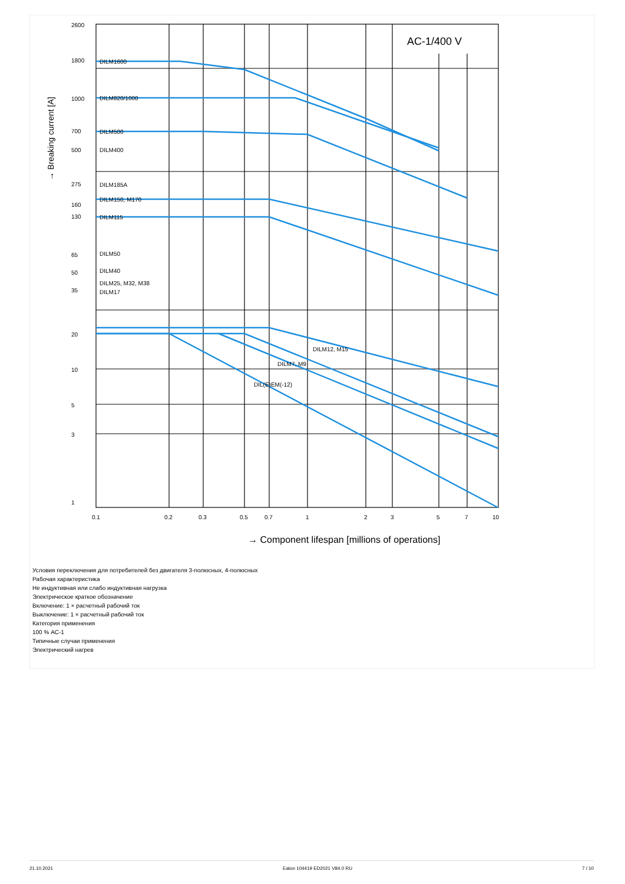2600
1800
1000
700
500
275
160
130
65
50
35
20
10
5
3
1
DILM1600
DILM820/1000
DILM500
DILM400
DILM185A
DILM150, M170
DILM115
DILM50
DILM40
DILM25, M32, M38
DILM17
DILM12, M15
DILM7, M9
DIL(E)EM(-12)
0.1
0.2
0.3
0.5
0.7
1
2
3
5
7
10
AC-1/400 V
→ Component lifespan [millions of operations]
→ Breaking current [A]
Условия переключения для потребителей без двигателя 3-полюсных, 4-полюсных
Рабочая характеристика
Не индуктивная или слабо индуктивная нагрузка
Электрическое краткое обозначение
Включение: 1 × расчетный рабочий ток
Выключение: 1 × расчетный рабочий ток
Категория применения
100 % AC-1
Типичные случаи применения
Электрический нагрев
21.10.2021 Eaton 104419 ED2021 V84.0 RU 7 / 10